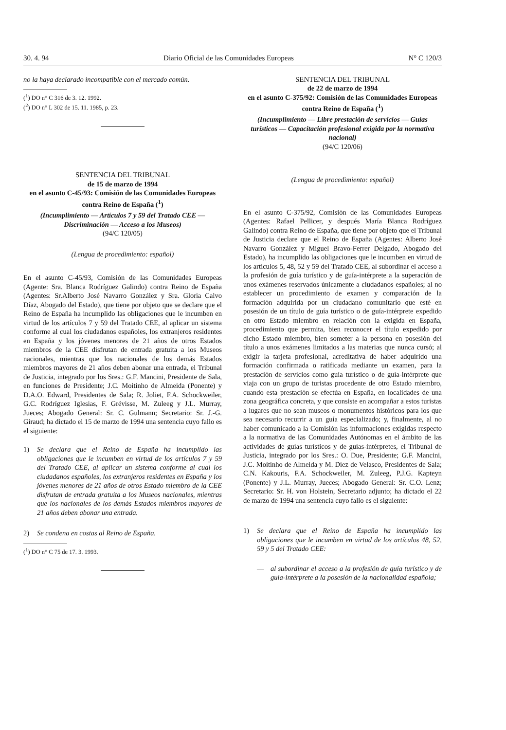30. 4. 94 Diario Oficial de las Comunidades Europeas N° C 120/3
no la haya declarado incompatible con el mercado común.
(<sup>1</sup>) DO n° C 316 de 3. 12. 1992.
(<sup>2</sup>) DO n° L 302 de 15. 11. 1985, p. 23.
SENTENCIA DEL TRIBUNAL
de 15 de marzo de 1994
en el asunto C-45/93: Comisión de las Comunidades Europeas contra Reino de España (<sup>1</sup>)
(Incumplimiento — Artículos 7 y 59 del Tratado CEE — Discriminación — Acceso a los Museos)
(94/C 120/05)
(Lengua de procedimiento: español)
En el asunto C-45/93, Comisión de las Comunidades Europeas (Agente: Sra. Blanca Rodríguez Galindo) contra Reino de España (Agentes: Sr.Alberto José Navarro González y Sra. Gloria Calvo Díaz, Abogado del Estado), que tiene por objeto que se declare que el Reino de España ha incumplido las obligaciones que le incumben en virtud de los artículos 7 y 59 del Tratado CEE, al aplicar un sistema conforme al cual los ciudadanos españoles, los extranjeros residentes en España y los jóvenes menores de 21 años de otros Estados miembros de la CEE disfrutan de entrada gratuita a los Museos nacionales, mientras que los nacionales de los demás Estados miembros mayores de 21 años deben abonar una entrada, el Tribunal de Justicia, integrado por los Sres.: G.F. Mancini, Presidente de Sala, en funciones de Presidente; J.C. Moitinho de Almeida (Ponente) y D.A.O. Edward, Presidentes de Sala; R. Joliet, F.A. Schockweiler, G.C. Rodríguez Iglesias, F. Grévisse, M. Zuleeg y J.L. Murray, Jueces; Abogado General: Sr. C. Gulmann; Secretario: Sr. J.-G. Giraud; ha dictado el 15 de marzo de 1994 una sentencia cuyo fallo es el siguiente:
1) Se declara que el Reino de España ha incumplido las obligaciones que le incumben en virtud de los artículos 7 y 59 del Tratado CEE, al aplicar un sistema conforme al cual los ciudadanos españoles, los extranjeros residentes en España y los jóvenes menores de 21 años de otros Estado miembro de la CEE disfrutan de entrada gratuita a los Museos nacionales, mientras que los nacionales de los demás Estados miembros mayores de 21 años deben abonar una entrada.
2) Se condena en costas al Reino de España.
(<sup>1</sup>) DO n° C 75 de 17. 3. 1993.
SENTENCIA DEL TRIBUNAL
de 22 de marzo de 1994
en el asunto C-375/92: Comisión de las Comunidades Europeas contra Reino de España (<sup>1</sup>)
(Incumplimiento — Libre prestación de servicios — Guías turísticos — Capacitación profesional exigida por la normativa nacional)
(94/C 120/06)
(Lengua de procedimiento: español)
En el asunto C-375/92, Comisión de las Comunidades Europeas (Agentes: Rafael Pellicer, y después María Blanca Rodríguez Galindo) contra Reino de España, que tiene por objeto que el Tribunal de Justicia declare que el Reino de España (Agentes: Alberto José Navarro González y Miguel Bravo-Ferrer Delgado, Abogado del Estado), ha incumplido las obligaciones que le incumben en virtud de los artículos 5, 48, 52 y 59 del Tratado CEE, al subordinar el acceso a la profesión de guía turístico y de guía-intérprete a la superación de unos exámenes reservados únicamente a ciudadanos españoles; al no establecer un procedimiento de examen y comparación de la formación adquirida por un ciudadano comunitario que esté en posesión de un título de guía turístico o de guía-intérprete expedido en otro Estado miembro en relación con la exigida en España, procedimiento que permita, bien reconocer el título expedido por dicho Estado miembro, bien someter a la persona en posesión del título a unos exámenes limitados a las materias que nunca cursó; al exigir la tarjeta profesional, acreditativa de haber adquirido una formación confirmada o ratificada mediante un examen, para la prestación de servicios como guía turístico o de guía-intérprete que viaja con un grupo de turistas procedente de otro Estado miembro, cuando esta prestación se efectúa en España, en localidades de una zona geográfica concreta, y que consiste en acompañar a estos turistas a lugares que no sean museos o monumentos históricos para los que sea necesario recurrir a un guía especializado; y, finalmente, al no haber comunicado a la Comisión las informaciones exigidas respecto a la normativa de las Comunidades Autónomas en el ámbito de las actividades de guías turísticos y de guías-intérpretes, el Tribunal de Justicia, integrado por los Sres.: O. Due, Presidente; G.F. Mancini, J.C. Moitinho de Almeida y M. Díez de Velasco, Presidentes de Sala; C.N. Kakouris, F.A. Schockweiler, M. Zuleeg, P.J.G. Kapteyn (Ponente) y J.L. Murray, Jueces; Abogado General: Sr. C.O. Lenz; Secretario: Sr. H. von Holstein, Secretario adjunto; ha dictado el 22 de marzo de 1994 una sentencia cuyo fallo es el siguiente:
1) Se declara que el Reino de España ha incumplido las obligaciones que le incumben en virtud de los artículos 48, 52, 59 y 5 del Tratado CEE:
— al subordinar el acceso a la profesión de guía turístico y de guía-intérprete a la posesión de la nacionalidad española;